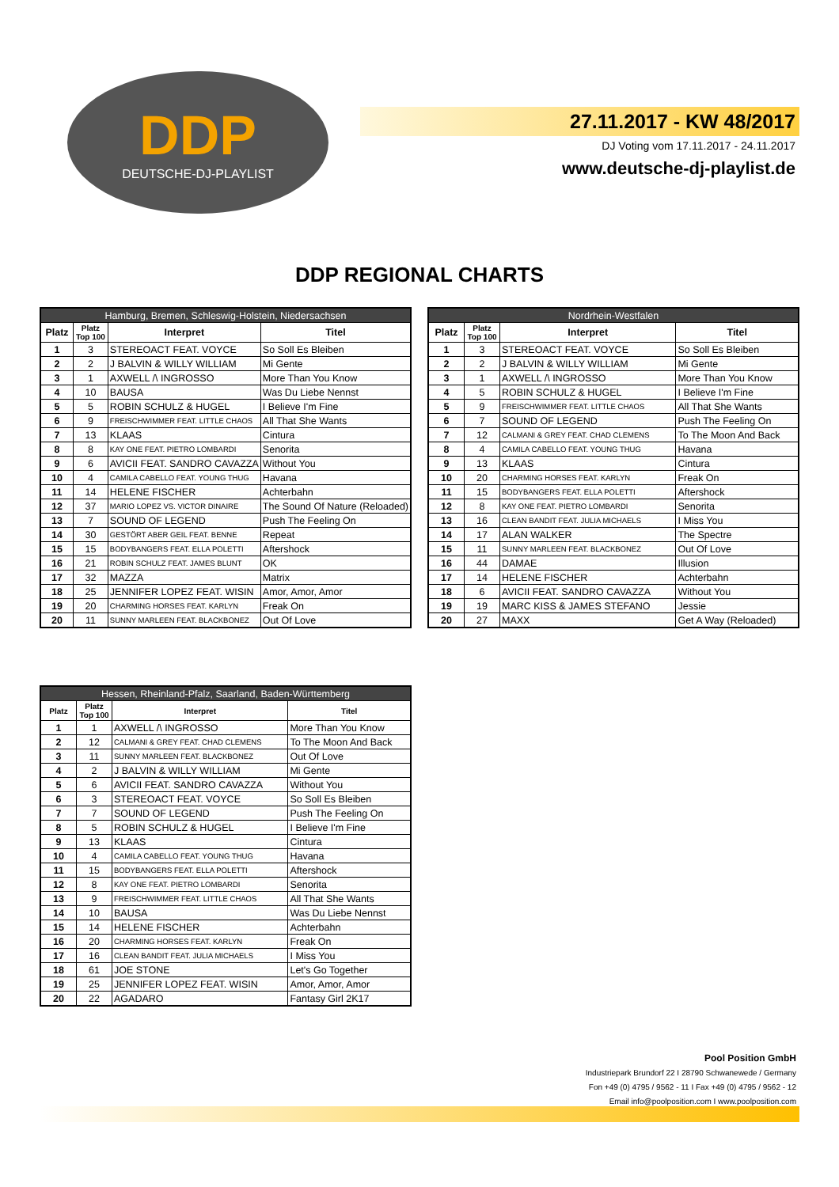DDP
DEUTSCHE-DJ-PLAYLIST
27.11.2017 - KW 48/2017
DJ Voting vom 17.11.2017 - 24.11.2017
www.deutsche-dj-playlist.de
DDP REGIONAL CHARTS
| Hamburg, Bremen, Schleswig-Holstein, Niedersachsen | | | |
| --- | --- | --- | --- |
| Platz | Platz Top 100 | Interpret | Titel |
| 1 | 3 | STEREOACT FEAT. VOYCE | So Soll Es Bleiben |
| 2 | 2 | J BALVIN & WILLY WILLIAM | Mi Gente |
| 3 | 1 | AXWELL /\ INGROSSO | More Than You Know |
| 4 | 10 | BAUSA | Was Du Liebe Nennst |
| 5 | 5 | ROBIN SCHULZ & HUGEL | I Believe I'm Fine |
| 6 | 9 | FREISCHWIMMER FEAT. LITTLE CHAOS | All That She Wants |
| 7 | 13 | KLAAS | Cintura |
| 8 | 8 | KAY ONE FEAT. PIETRO LOMBARDI | Senorita |
| 9 | 6 | AVICII FEAT. SANDRO CAVAZZA | Without You |
| 10 | 4 | CAMILA CABELLO FEAT. YOUNG THUG | Havana |
| 11 | 14 | HELENE FISCHER | Achterbahn |
| 12 | 37 | MARIO LOPEZ VS. VICTOR DINAIRE | The Sound Of Nature (Reloaded) |
| 13 | 7 | SOUND OF LEGEND | Push The Feeling On |
| 14 | 30 | GESTÖRT ABER GEIL FEAT. BENNE | Repeat |
| 15 | 15 | BODYBANGERS FEAT. ELLA POLETTI | Aftershock |
| 16 | 21 | ROBIN SCHULZ FEAT. JAMES BLUNT | OK |
| 17 | 32 | MAZZA | Matrix |
| 18 | 25 | JENNIFER LOPEZ FEAT. WISIN | Amor, Amor, Amor |
| 19 | 20 | CHARMING HORSES FEAT. KARLYN | Freak On |
| 20 | 11 | SUNNY MARLEEN FEAT. BLACKBONEZ | Out Of Love |
| Nordrhein-Westfalen | | | |
| --- | --- | --- | --- |
| Platz | Platz Top 100 | Interpret | Titel |
| 1 | 3 | STEREOACT FEAT. VOYCE | So Soll Es Bleiben |
| 2 | 2 | J BALVIN & WILLY WILLIAM | Mi Gente |
| 3 | 1 | AXWELL /\ INGROSSO | More Than You Know |
| 4 | 5 | ROBIN SCHULZ & HUGEL | I Believe I'm Fine |
| 5 | 9 | FREISCHWIMMER FEAT. LITTLE CHAOS | All That She Wants |
| 6 | 7 | SOUND OF LEGEND | Push The Feeling On |
| 7 | 12 | CALMANI & GREY FEAT. CHAD CLEMENS | To The Moon And Back |
| 8 | 4 | CAMILA CABELLO FEAT. YOUNG THUG | Havana |
| 9 | 13 | KLAAS | Cintura |
| 10 | 20 | CHARMING HORSES FEAT. KARLYN | Freak On |
| 11 | 15 | BODYBANGERS FEAT. ELLA POLETTI | Aftershock |
| 12 | 8 | KAY ONE FEAT. PIETRO LOMBARDI | Senorita |
| 13 | 16 | CLEAN BANDIT FEAT. JULIA MICHAELS | I Miss You |
| 14 | 17 | ALAN WALKER | The Spectre |
| 15 | 11 | SUNNY MARLEEN FEAT. BLACKBONEZ | Out Of Love |
| 16 | 44 | DAMAE | Illusion |
| 17 | 14 | HELENE FISCHER | Achterbahn |
| 18 | 6 | AVICII FEAT. SANDRO CAVAZZA | Without You |
| 19 | 19 | MARC KISS & JAMES STEFANO | Jessie |
| 20 | 27 | MAXX | Get A Way (Reloaded) |
| Hessen, Rheinland-Pfalz, Saarland, Baden-Württemberg | | | |
| --- | --- | --- | --- |
| Platz | Platz Top 100 | Interpret | Titel |
| 1 | 1 | AXWELL /\ INGROSSO | More Than You Know |
| 2 | 12 | CALMANI & GREY FEAT. CHAD CLEMENS | To The Moon And Back |
| 3 | 11 | SUNNY MARLEEN FEAT. BLACKBONEZ | Out Of Love |
| 4 | 2 | J BALVIN & WILLY WILLIAM | Mi Gente |
| 5 | 6 | AVICII FEAT. SANDRO CAVAZZA | Without You |
| 6 | 3 | STEREOACT FEAT. VOYCE | So Soll Es Bleiben |
| 7 | 7 | SOUND OF LEGEND | Push The Feeling On |
| 8 | 5 | ROBIN SCHULZ & HUGEL | I Believe I'm Fine |
| 9 | 13 | KLAAS | Cintura |
| 10 | 4 | CAMILA CABELLO FEAT. YOUNG THUG | Havana |
| 11 | 15 | BODYBANGERS FEAT. ELLA POLETTI | Aftershock |
| 12 | 8 | KAY ONE FEAT. PIETRO LOMBARDI | Senorita |
| 13 | 9 | FREISCHWIMMER FEAT. LITTLE CHAOS | All That She Wants |
| 14 | 10 | BAUSA | Was Du Liebe Nennst |
| 15 | 14 | HELENE FISCHER | Achterbahn |
| 16 | 20 | CHARMING HORSES FEAT. KARLYN | Freak On |
| 17 | 16 | CLEAN BANDIT FEAT. JULIA MICHAELS | I Miss You |
| 18 | 61 | JOE STONE | Let's Go Together |
| 19 | 25 | JENNIFER LOPEZ FEAT. WISIN | Amor, Amor, Amor |
| 20 | 22 | AGADARO | Fantasy Girl 2K17 |
Pool Position GmbH
Industriepark Brundorf 22 I 28790 Schwanewede / Germany
Fon +49 (0) 4795 / 9562 - 11 I Fax +49 (0) 4795 / 9562 - 12
Email info@poolposition.com I www.poolposition.com